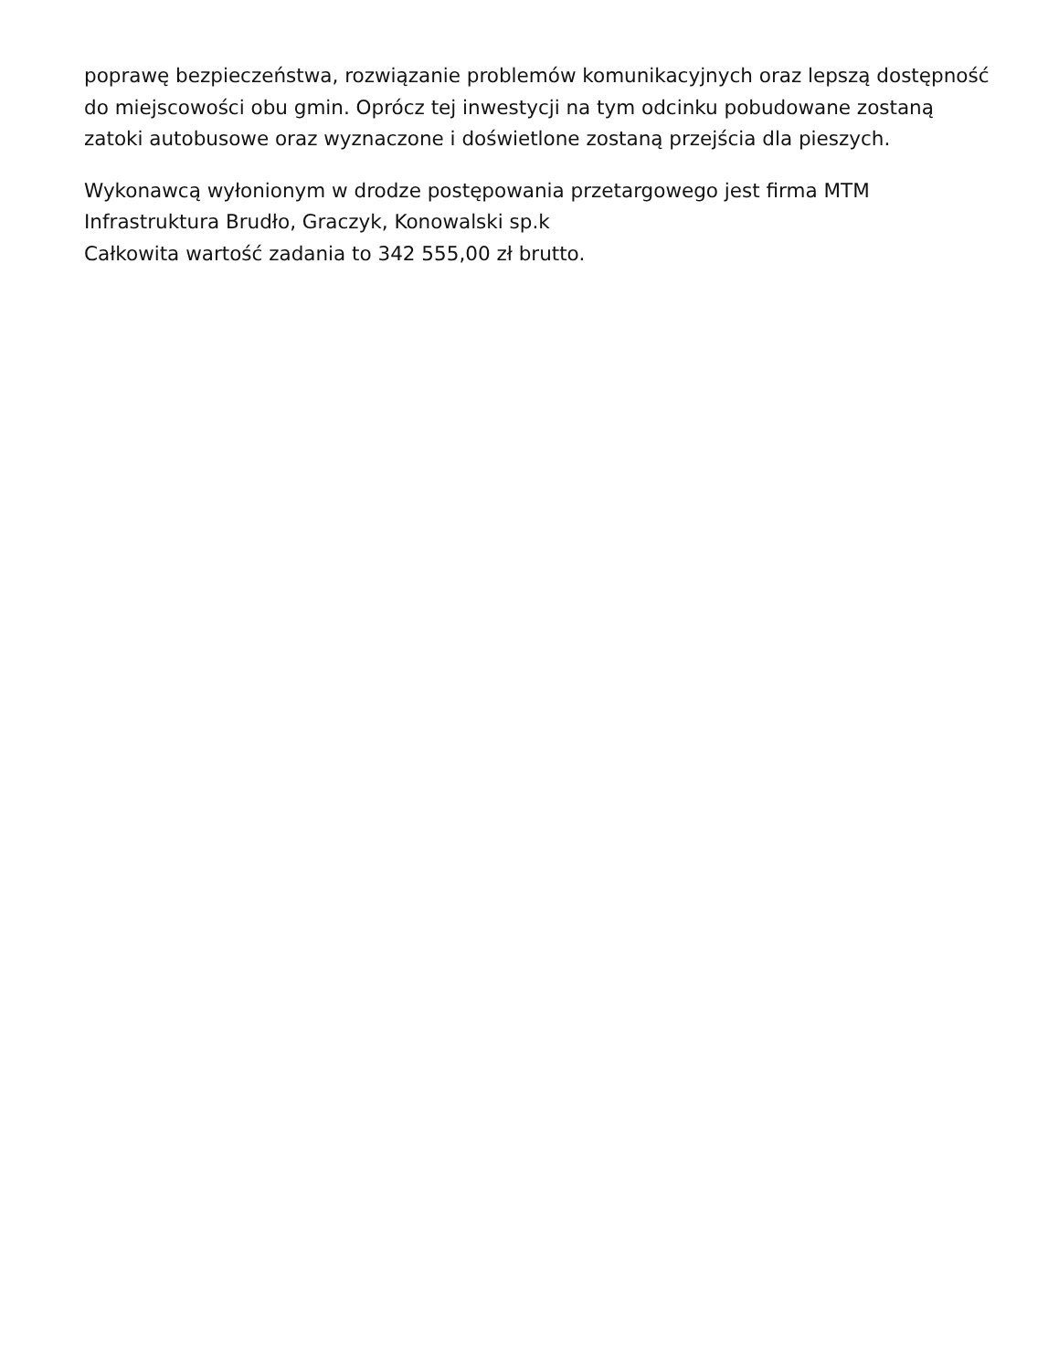poprawę bezpieczeństwa, rozwiązanie problemów komunikacyjnych oraz lepszą dostępność do miejscowości obu gmin. Oprócz tej inwestycji na tym odcinku pobudowane zostaną zatoki autobusowe oraz wyznaczone i doświetlone zostaną przejścia dla pieszych.
Wykonawcą wyłonionym w drodze postępowania przetargowego jest firma MTM Infrastruktura Brudło, Graczyk, Konowalski sp.k
Całkowita wartość zadania to 342 555,00 zł brutto.